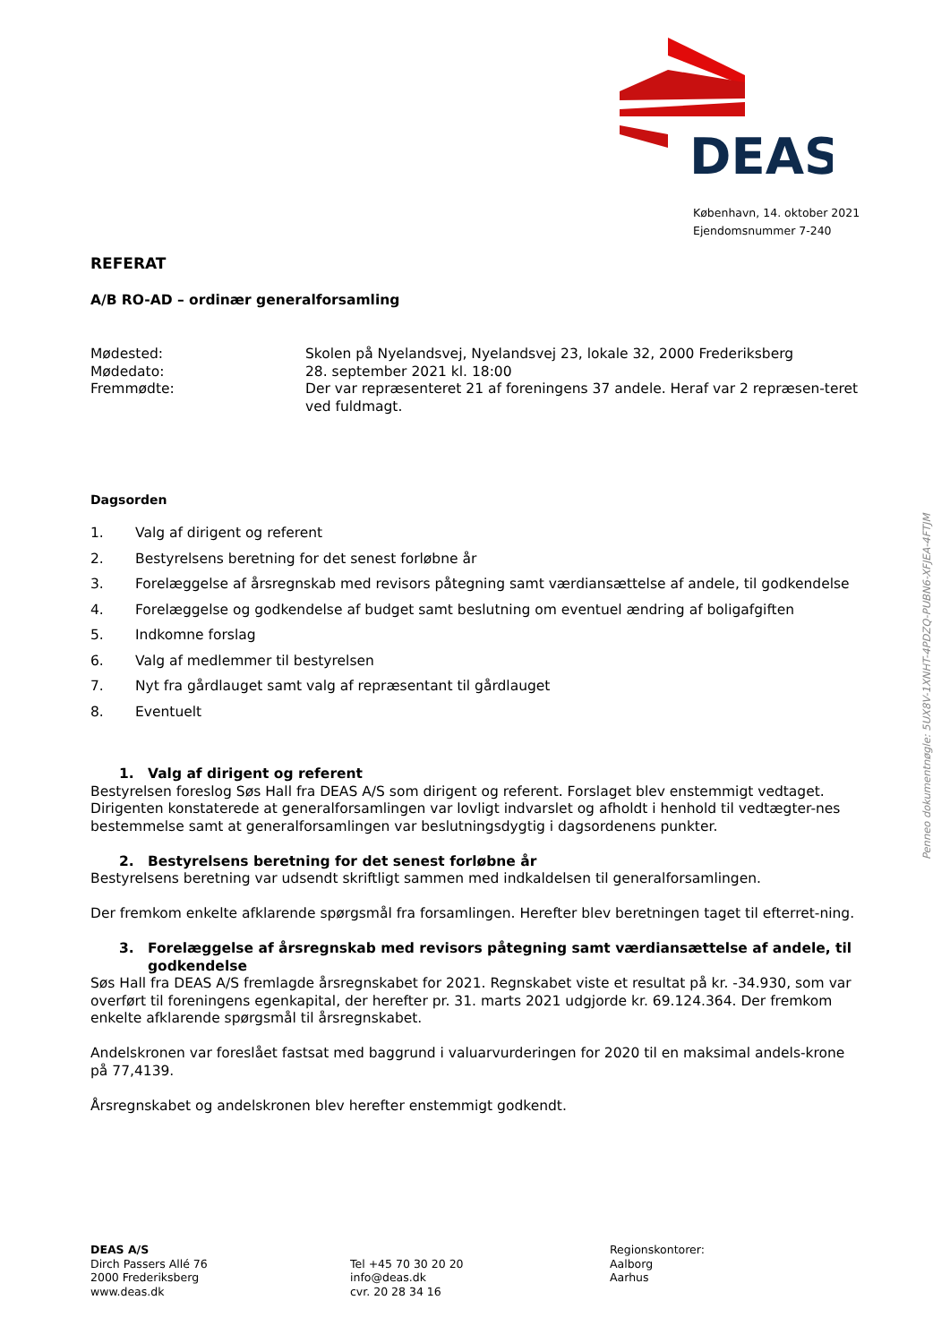DEAS
København, 14. oktober 2021
Ejendomsnummer 7-240
REFERAT
A/B RO-AD – ordinær generalforsamling
Mødested: Skolen på Nyelandsvej, Nyelandsvej 23, lokale 32, 2000 Frederiksberg
Mødedato: 28. september 2021 kl. 18:00
Fremmødte: Der var repræsenteret 21 af foreningens 37 andele. Heraf var 2 repræsen-teret ved fuldmagt.
Dagsorden
1. Valg af dirigent og referent
2. Bestyrelsens beretning for det senest forløbne år
3. Forelæggelse af årsregnskab med revisors påtegning samt værdiansættelse af andele, til godkendelse
4. Forelæggelse og godkendelse af budget samt beslutning om eventuel ændring af boligafgiften
5. Indkomne forslag
6. Valg af medlemmer til bestyrelsen
7. Nyt fra gårdlauget samt valg af repræsentant til gårdlauget
8. Eventuelt
1. Valg af dirigent og referent
Bestyrelsen foreslog Søs Hall fra DEAS A/S som dirigent og referent. Forslaget blev enstemmigt vedtaget. Dirigenten konstaterede at generalforsamlingen var lovligt indvarslet og afholdt i henhold til vedtægter-nes bestemmelse samt at generalforsamlingen var beslutningsdygtig i dagsordenens punkter.
2. Bestyrelsens beretning for det senest forløbne år
Bestyrelsens beretning var udsendt skriftligt sammen med indkaldelsen til generalforsamlingen.
Der fremkom enkelte afklarende spørgsmål fra forsamlingen. Herefter blev beretningen taget til efterret-ning.
3. Forelæggelse af årsregnskab med revisors påtegning samt værdiansættelse af andele, til godkendelse
Søs Hall fra DEAS A/S fremlagde årsregnskabet for 2021. Regnskabet viste et resultat på kr. -34.930, som var overført til foreningens egenkapital, der herefter pr. 31. marts 2021 udgjorde kr. 69.124.364. Der fremkom enkelte afklarende spørgsmål til årsregnskabet.
Andelskronen var foreslået fastsat med baggrund i valuarvurderingen for 2020 til en maksimal andels-krone på 77,4139.
Årsregnskabet og andelskronen blev herefter enstemmigt godkendt.
DEAS A/S
Dirch Passers Allé 76
2000 Frederiksberg
www.deas.dk
Tel +45 70 30 20 20
info@deas.dk
cvr. 20 28 34 16
Regionskontorer:
Aalborg
Aarhus
Penneo dokumentnøgle: 5UX8V-1XNHT-4PDZQ-PUBN6-XFJEA-4FTJM